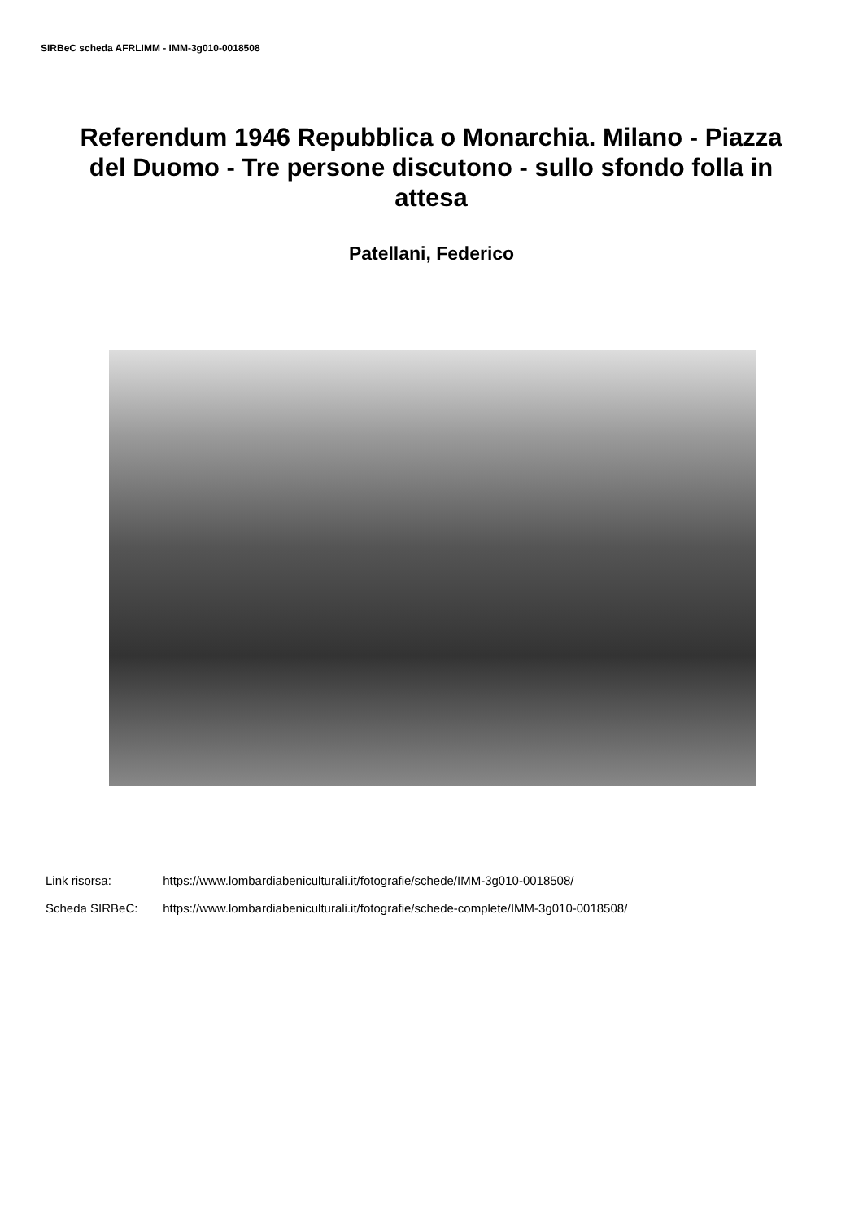SIRBeC scheda AFRLIMM - IMM-3g010-0018508
Referendum 1946 Repubblica o Monarchia. Milano - Piazza del Duomo - Tre persone discutono - sullo sfondo folla in attesa
Patellani, Federico
Link risorsa: https://www.lombardiabeniculturali.it/fotografie/schede/IMM-3g010-0018508/
Scheda SIRBeC: https://www.lombardiabeniculturali.it/fotografie/schede-complete/IMM-3g010-0018508/